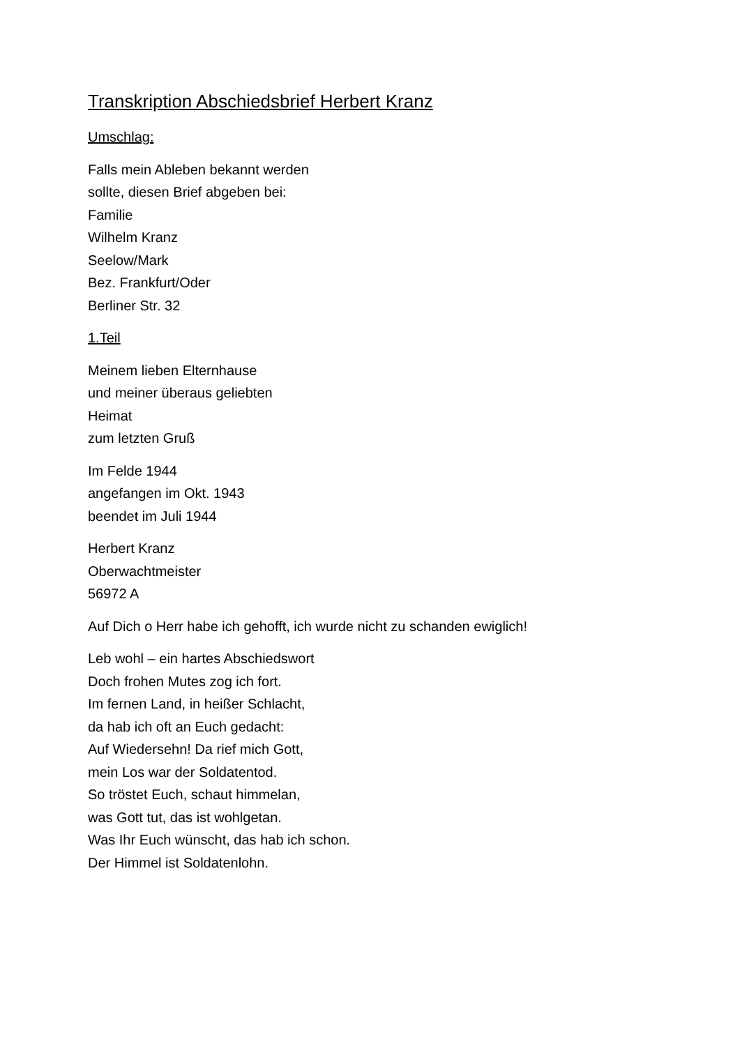Transkription Abschiedsbrief Herbert Kranz
Umschlag:
Falls mein Ableben bekannt werden
sollte, diesen Brief abgeben bei:
Familie
Wilhelm Kranz
Seelow/Mark
Bez. Frankfurt/Oder
Berliner Str. 32
1.Teil
Meinem lieben Elternhause
und meiner überaus geliebten
Heimat
zum letzten Gruß
Im Felde 1944
angefangen im Okt. 1943
beendet im Juli 1944
Herbert Kranz
Oberwachtmeister
56972 A
Auf Dich o Herr habe ich gehofft, ich wurde nicht zu schanden ewiglich!
Leb wohl – ein hartes Abschiedswort
Doch frohen Mutes zog ich fort.
Im fernen Land, in heißer Schlacht,
da hab ich oft an Euch gedacht:
Auf Wiedersehn! Da rief mich Gott,
mein Los war der Soldatentod.
So tröstet Euch, schaut himmelan,
was Gott tut, das ist wohlgetan.
Was Ihr Euch wünscht, das hab ich schon.
Der Himmel ist Soldatenlohn.